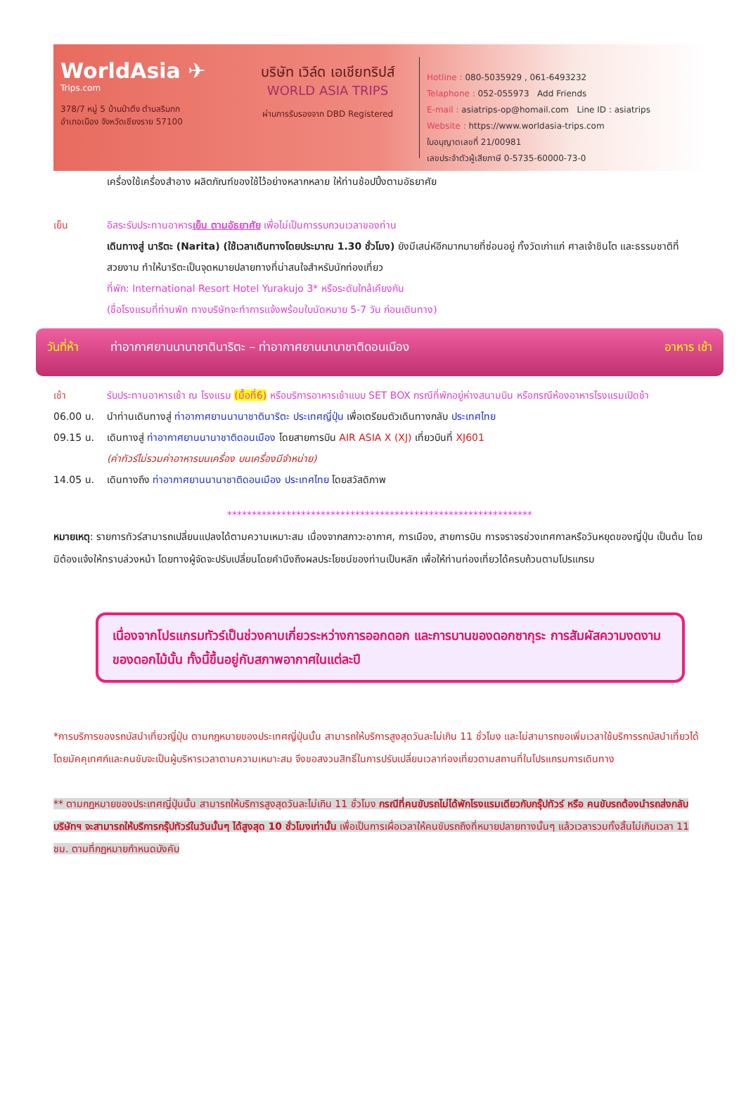WorldAsia ✈
Trips.com
378/7 หมู่ 5 บ้านป่าตึง ตำบลริมกก
อำเภอเมือง จังหวัดเชียงราย 57100
บริษัท เวิล์ด เอเชียทริปส์
WORLD ASIA TRIPS
ผ่านการรับรองจาก DBD Registered
Hotline : 080-5035929 , 061-6493232
Telaphone : 052-055973 Add Friends
E-mail : asiatrips-op@homail.com Line ID : asiatrips
Website : https://www.worldasia-trips.com
ใบอนุญาตเลขที่ 21/00981
เลขประจำตัวผู้เสียภาษี 0-5735-60000-73-0
เครื่องใช้เครื่องสำอาง ผลิตภัณฑ์ของใช้ไว้อย่างหลากหลาย ให้ท่านช้อปปิ้งตามอัธยาศัย
เย็น อิสระรับประทานอาหารเย็น ตามอัธยาศัย เพื่อไม่เป็นการรบกวนเวลาของท่าน
เดินทางสู่ นาริตะ (Narita) (ใช้เวลาเดินทางโดยประมาณ 1.30 ชั่วโมง) ยังมีเสน่ห์อีกมากมายที่ซ่อนอยู่ ทั้งวัดเก่าแก่ ศาลเจ้าชินโต และธรรมชาติที่สวยงาม ทำให้นาริตะเป็นจุดหมายปลายทางที่น่าสนใจสำหรับนักท่องเที่ยว
ที่พัก: International Resort Hotel Yurakujo 3* หรือระดับใกล้เคียงกัน
(ชื่อโรงแรมที่ท่านพัก ทางบริษัทจะทำการแจ้งพร้อมใบนัดหมาย 5-7 วัน ก่อนเดินทาง)
วันที่ห้า ท่าอากาศยานนานาชาตินาริตะ – ท่าอากาศยานนานาชาติดอนเมือง อาหาร เช้า
เช้า รับประทานอาหารเช้า ณ โรงแรม (มื้อที่6) หรือบริการอาหารเช้าแบบ SET BOX กรณีที่พักอยู่ห่างสนามบิน หรือกรณีห้องอาหารโรงแรมเปิดช้า
06.00 น. นำท่านเดินทางสู่ ท่าอากาศยานนานาชาตินาริตะ ประเทศญี่ปุ่น เพื่อเตรียมตัวเดินทางกลับ ประเทศไทย
09.15 น. เดินทางสู่ ท่าอากาศยานนานาชาติดอนเมือง โดยสายการบิน AIR ASIA X (XJ) เที่ยวบินที่ XJ601
(ค่าทัวร์ไม่รวมค่าอาหารบนเครื่อง บนเครื่องมีจำหน่าย)
14.05 น. เดินทางถึง ท่าอากาศยานนานาชาติดอนเมือง ประเทศไทย โดยสวัสดิภาพ
**************************************************************
หมายเหตุ: รายการทัวร์สามารถเปลี่ยนแปลงได้ตามความเหมาะสม เนื่องจากสภาวะอากาศ, การเมือง, สายการบิน การจราจรช่วงเทศกาลหรือวันหยุดของญี่ปุ่น เป็นต้น โดยมิต้องแจ้งให้ทราบล่วงหน้า โดยทางผู้จัดจะปรับเปลี่ยนโดยคำนึงถึงผลประโยชน์ของท่านเป็นหลัก เพื่อให้ท่านท่องเที่ยวได้ครบถ้วนตามโปรแกรม
เนื่องจากโปรแกรมทัวร์เป็นช่วงคาบเกี่ยวระหว่างการออกดอก และการบานของดอกซากุระ การสัมผัสความงดงามของดอกไม้นั้น ทั้งนี้ขึ้นอยู่กับสภาพอากาศในแต่ละปี
*การบริการของรถบัสนำเที่ยวญี่ปุ่น ตามกฎหมายของประเทศญี่ปุ่นนั้น สามารถให้บริการสูงสุดวันละไม่เกิน 11 ชั่วโมง และไม่สามารถขอเพิ่มเวลาใช้บริการรถบัสนำเที่ยวได้ โดยมัคคุเทศก์และคนขับจะเป็นผู้บริหารเวลาตามความเหมาะสม จึงขอสงวนสิทธิ์ในการปรับเปลี่ยนเวลาท่องเที่ยวตามสถานที่ในโปรแกรมการเดินทาง
** ตามกฎหมายของประเทศญี่ปุ่นนั้น สามารถให้บริการสูงสุดวันละไม่เกิน 11 ชั่วโมง กรณีที่คนขับรถไม่ได้พักโรงแรมเดียวกับกรุ๊ปทัวร์ หรือ คนขับรถต้องนำรถส่งกลับบริษัทฯ จะสามารถให้บริการกรุ๊ปทัวร์ในวันนั้นๆ ได้สูงสุด 10 ชั่วโมงเท่านั้น เพื่อเป็นการเผื่อเวลาให้คนขับรถถึงที่หมายปลายทางนั้นๆ แล้วเวลารวมทั้งสิ้นไม่เกินเวลา 11 ชม. ตามที่กฎหมายกำหนดบังคับ